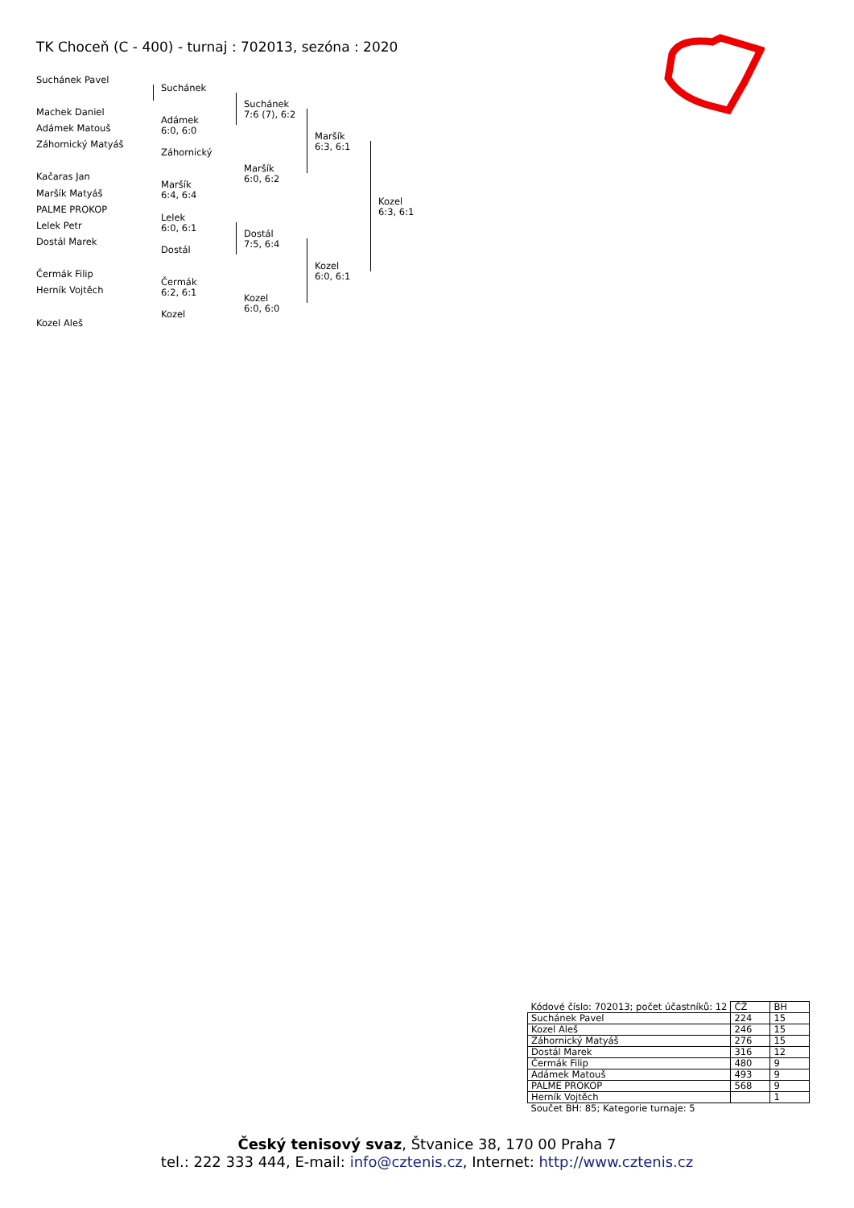TK Choceň (C - 400) - turnaj : 702013, sezóna : 2020
Suchánek Pavel
Machek Daniel
Adámek Matouš
Záhornický Matyáš
Kačaras Jan
Maršík Matyáš
PALME PROKOP
Lelek Petr
Dostál Marek
Čermák Filip
Herník Vojtěch
Kozel Aleš
Suchánek
Adámek
6:0, 6:0
Záhornický
Maršík
6:4, 6:4
Lelek
6:0, 6:1
Dostál
Čermák
6:2, 6:1
Kozel
Suchánek
7:6 (7), 6:2
Maršík
6:0, 6:2
Dostál
7:5, 6:4
Kozel
6:0, 6:0
Maršík
6:3, 6:1
Kozel
6:0, 6:1
Kozel
6:3, 6:1
| Kódové číslo: 702013; počet účastníků: 12 | ČŽ | BH |
| Suchánek Pavel | 224 | 15 |
| Kozel Aleš | 246 | 15 |
| Záhornický Matyáš | 276 | 15 |
| Dostál Marek | 316 | 12 |
| Čermák Filip | 480 | 9 |
| Adámek Matouš | 493 | 9 |
| PALME PROKOP | 568 | 9 |
| Herník Vojtěch | | 1 |
| Součet BH: 85; Kategorie turnaje: 5 | | |
Český tenisový svaz, Štvanice 38, 170 00 Praha 7
tel.: 222 333 444, E-mail: info@cztenis.cz, Internet: http://www.cztenis.cz